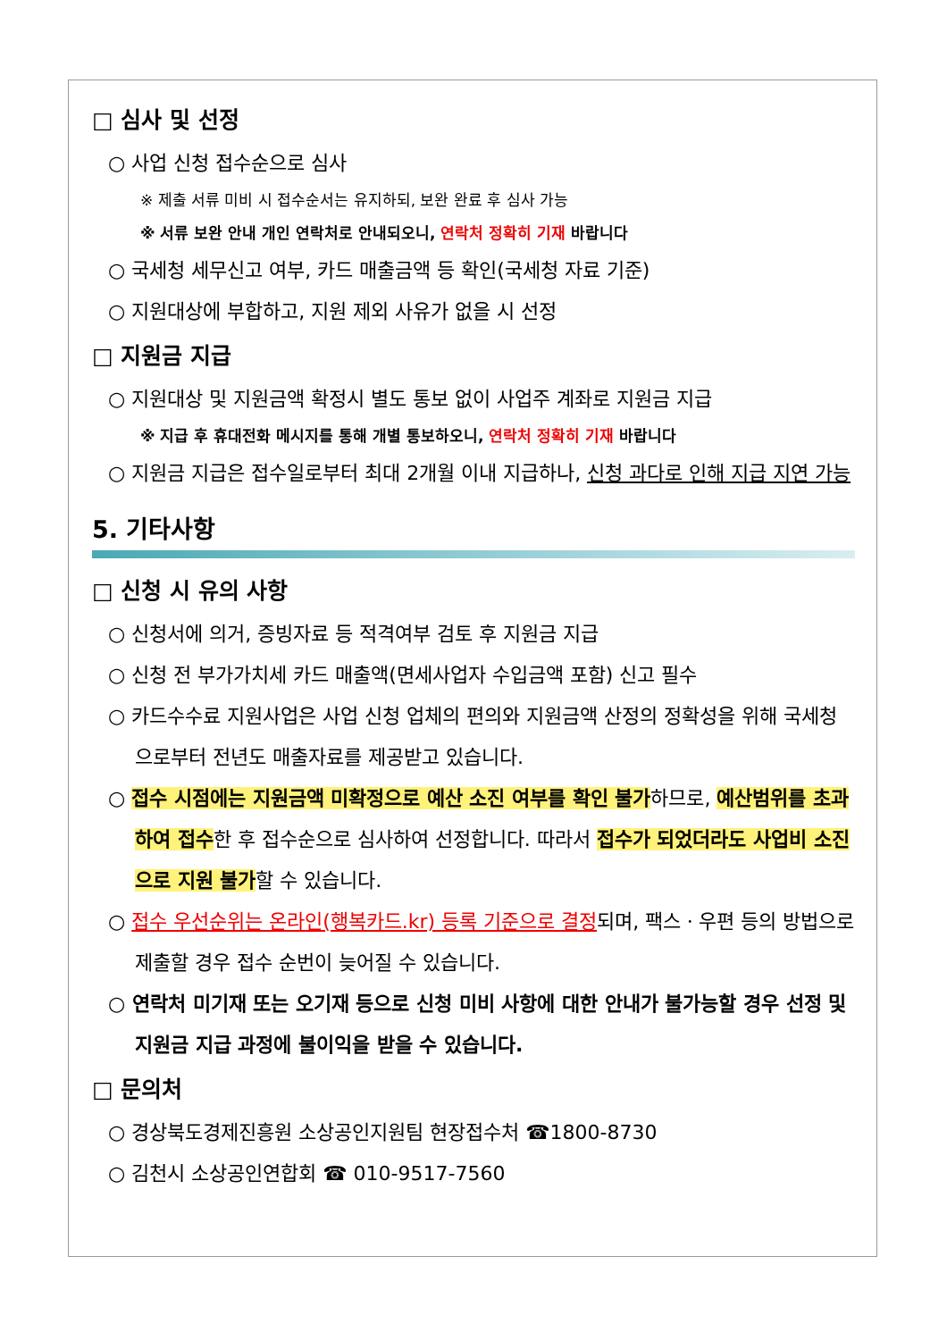□ 심사 및 선정
○ 사업 신청 접수순으로 심사
※ 제출 서류 미비 시 접수순서는 유지하되, 보완 완료 후 심사 가능
※ 서류 보완 안내 개인 연락처로 안내되오니, 연락처 정확히 기재 바랍니다
○ 국세청 세무신고 여부, 카드 매출금액 등 확인(국세청 자료 기준)
○ 지원대상에 부합하고, 지원 제외 사유가 없을 시 선정
□ 지원금 지급
○ 지원대상 및 지원금액 확정시 별도 통보 없이 사업주 계좌로 지원금 지급
※ 지급 후 휴대전화 메시지를 통해 개별 통보하오니, 연락처 정확히 기재 바랍니다
○ 지원금 지급은 접수일로부터 최대 2개월 이내 지급하나, 신청 과다로 인해 지급 지연 가능
5. 기타사항
□ 신청 시 유의 사항
○ 신청서에 의거, 증빙자료 등 적격여부 검토 후 지원금 지급
○ 신청 전 부가가치세 카드 매출액(면세사업자 수입금액 포함) 신고 필수
○ 카드수수료 지원사업은 사업 신청 업체의 편의와 지원금액 산정의 정확성을 위해 국세청으로부터 전년도 매출자료를 제공받고 있습니다.
○ 접수 시점에는 지원금액 미확정으로 예산 소진 여부를 확인 불가하므로, 예산범위를 초과하여 접수한 후 접수순으로 심사하여 선정합니다. 따라서 접수가 되었더라도 사업비 소진으로 지원 불가할 수 있습니다.
○ 접수 우선순위는 온라인(행복카드.kr) 등록 기준으로 결정되며, 팩스ㆍ우편 등의 방법으로 제출할 경우 접수 순번이 늦어질 수 있습니다.
○ 연락처 미기재 또는 오기재 등으로 신청 미비 사항에 대한 안내가 불가능할 경우 선정 및 지원금 지급 과정에 불이익을 받을 수 있습니다.
□ 문의처
○ 경상북도경제진흥원 소상공인지원팀 현장접수처 ☎1800-8730
○ 김천시 소상공인연합회 ☎ 010-9517-7560